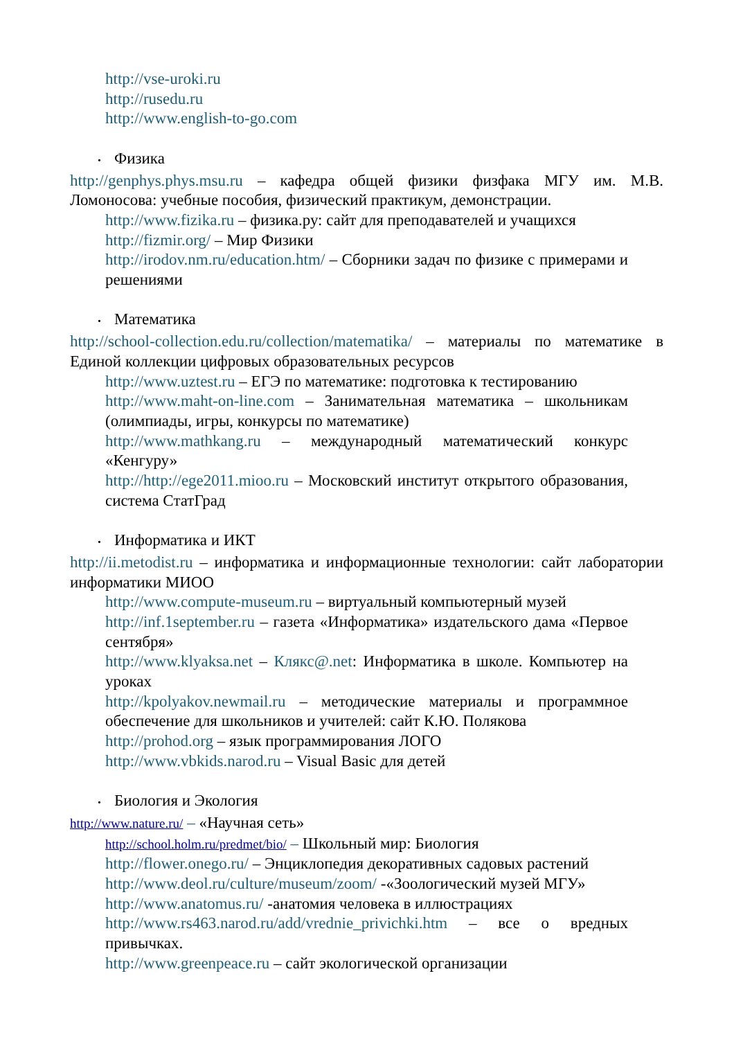http://vse-uroki.ru
http://rusedu.ru
http://www.english-to-go.com
• Физика
http://genphys.phys.msu.ru – кафедра общей физики физфака МГУ им. М.В. Ломоносова: учебные пособия, физический практикум, демонстрации.
http://www.fizika.ru – физика.ру: сайт для преподавателей и учащихся
http://fizmir.org/ – Мир Физики
http://irodov.nm.ru/education.htm/ – Сборники задач по физике с примерами и решениями
• Математика
http://school-collection.edu.ru/collection/matematika/ – материалы по математике в Единой коллекции цифровых образовательных ресурсов
http://www.uztest.ru – ЕГЭ по математике: подготовка к тестированию
http://www.maht-on-line.com – Занимательная математика – школьникам (олимпиады, игры, конкурсы по математике)
http://www.mathkang.ru – международный математический конкурс «Кенгуру»
http://http://ege2011.mioo.ru – Московский институт открытого образования, система СтатГрад
• Информатика и ИКТ
http://ii.metodist.ru – информатика и информационные технологии: сайт лаборатории информатики МИОО
http://www.compute-museum.ru – виртуальный компьютерный музей
http://inf.1september.ru – газета «Информатика» издательского дама «Первое сентября»
http://www.klyaksa.net – Клякс@.net: Информатика в школе. Компьютер на уроках
http://kpolyakov.newmail.ru – методические материалы и программное обеспечение для школьников и учителей: сайт К.Ю. Полякова
http://prohod.org – язык программирования ЛОГО
http://www.vbkids.narod.ru – Visual Basic для детей
• Биология и Экология
http://www.nature.ru/ – «Научная сеть»
http://school.holm.ru/predmet/bio/ – Школьный мир: Биология
http://flower.onego.ru/ – Энциклопедия декоративных садовых растений
http://www.deol.ru/culture/museum/zoom/ -«Зоологический музей МГУ»
http://www.anatomus.ru/ -анатомия человека в иллюстрациях
http://www.rs463.narod.ru/add/vrednie_privichki.htm – все о вредных привычках.
http://www.greenpeace.ru – сайт экологической организации